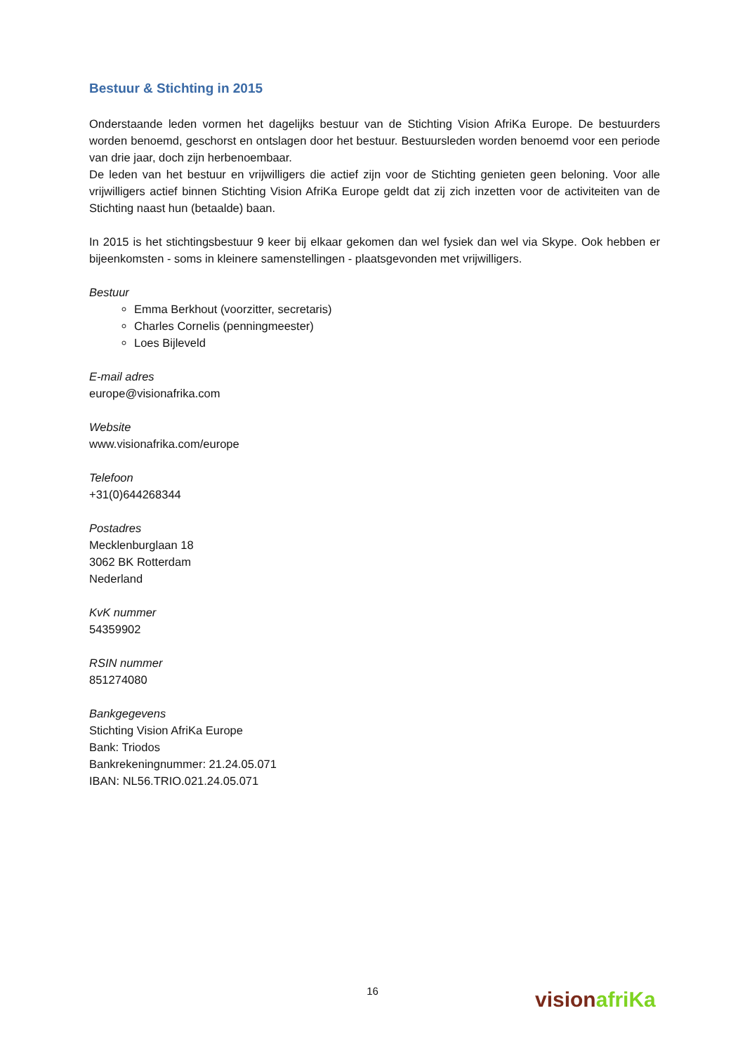Bestuur & Stichting in 2015
Onderstaande leden vormen het dagelijks bestuur van de Stichting Vision AfriKa Europe. De bestuurders worden benoemd, geschorst en ontslagen door het bestuur. Bestuursleden worden benoemd voor een periode van drie jaar, doch zijn herbenoembaar.
De leden van het bestuur en vrijwilligers die actief zijn voor de Stichting genieten geen beloning. Voor alle vrijwilligers actief binnen Stichting Vision AfriKa Europe geldt dat zij zich inzetten voor de activiteiten van de Stichting naast hun (betaalde) baan.
In 2015 is het stichtingsbestuur 9 keer bij elkaar gekomen dan wel fysiek dan wel via Skype. Ook hebben er bijeenkomsten - soms in kleinere samenstellingen - plaatsgevonden met vrijwilligers.
Bestuur
Emma Berkhout (voorzitter, secretaris)
Charles Cornelis (penningmeester)
Loes Bijleveld
E-mail adres
europe@visionafrika.com
Website
www.visionafrika.com/europe
Telefoon
+31(0)644268344
Postadres
Mecklenburglaan 18
3062 BK Rotterdam
Nederland
KvK nummer
54359902
RSIN nummer
851274080
Bankgegevens
Stichting Vision AfriKa Europe
Bank: Triodos
Bankrekeningnummer: 21.24.05.071
IBAN: NL56.TRIO.021.24.05.071
16
vision afriKa